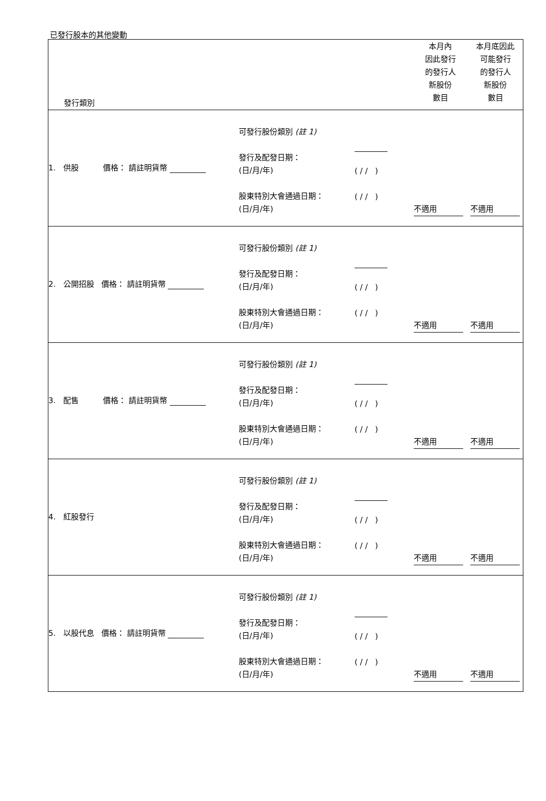已發行股本的其他變動
| 發行類別 | | 本月內 因此發行 的發行人 新股份 數目 | 本月底因此 可能發行 的發行人 新股份 數目 |
| 1. 供股 價格： 請註明貨幣 可發行股份類別 (註 1) 發行及配發日期： (日/月/年) 股東特別大會通過日期： (日/月/年) ( / / ) ( / / ) 不適用 不適用 | | | |
| 2. 公開招股 價格： 請註明貨幣 可發行股份類別 (註 1) 發行及配發日期： (日/月/年) 股東特別大會通過日期： (日/月/年) ( / / ) ( / / ) 不適用 不適用 | | | |
| 3. 配售 價格： 請註明貨幣 可發行股份類別 (註 1) 發行及配發日期： (日/月/年) 股東特別大會通過日期： (日/月/年) ( / / ) ( / / ) 不適用 不適用 | | | |
| 4. 紅股發行 可發行股份類別 (註 1) 發行及配發日期： (日/月/年) 股東特別大會通過日期： (日/月/年) ( / / ) ( / / ) 不適用 不適用 | | | |
| 5. 以股代息 價格： 請註明貨幣 可發行股份類別 (註 1) 發行及配發日期： (日/月/年) 股東特別大會通過日期： (日/月/年) ( / / ) ( / / ) 不適用 不適用 | | | |